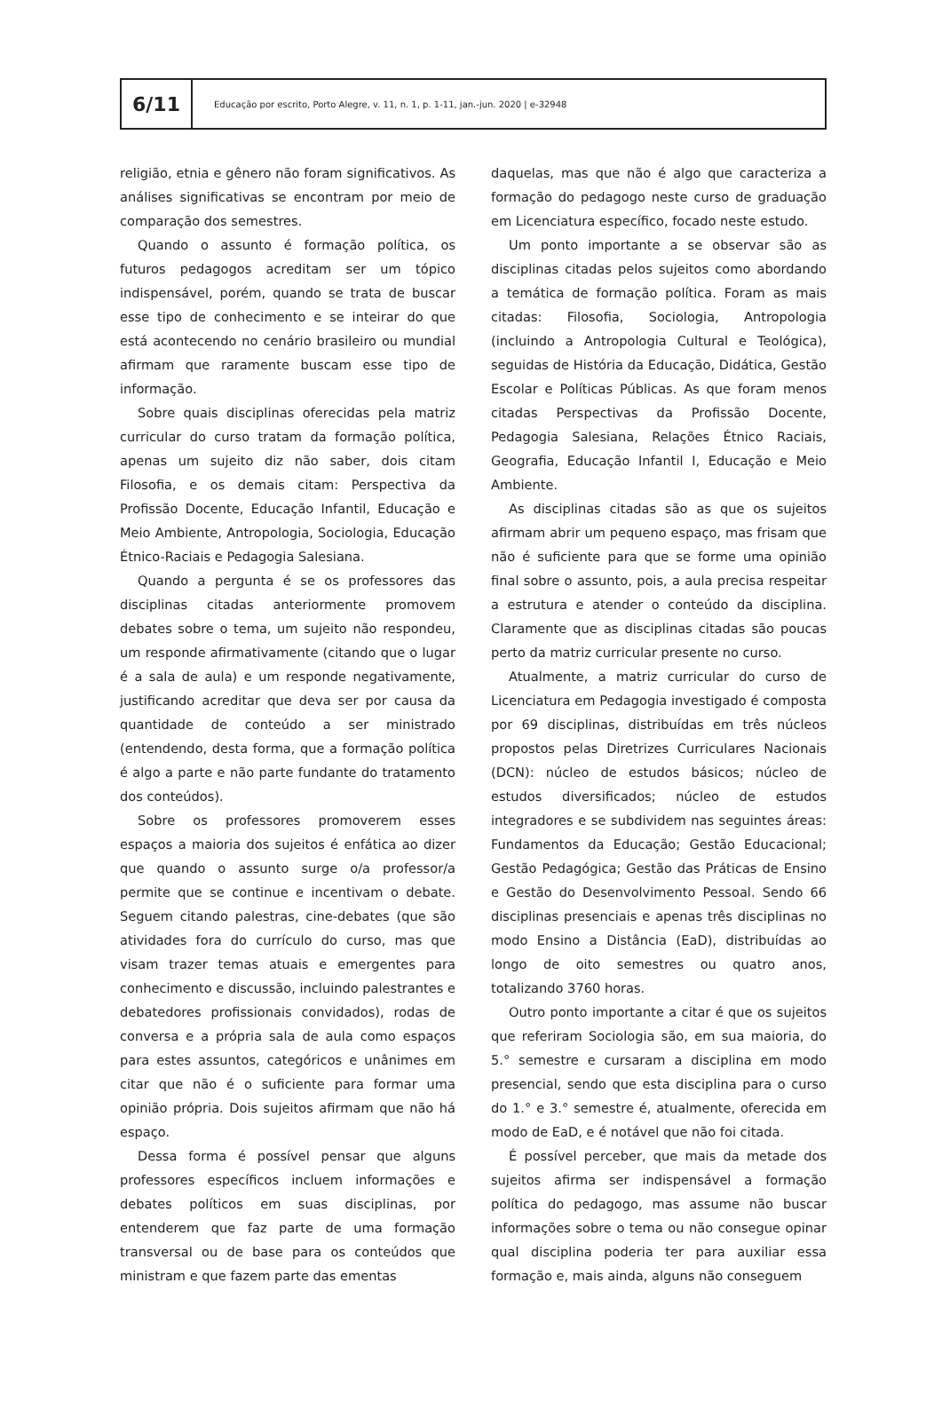6/11
Educação por escrito, Porto Alegre, v. 11, n. 1, p. 1-11, jan.-jun. 2020 | e-32948
religião, etnia e gênero não foram significativos. As análises significativas se encontram por meio de comparação dos semestres.
Quando o assunto é formação política, os futuros pedagogos acreditam ser um tópico indispensável, porém, quando se trata de buscar esse tipo de conhecimento e se inteirar do que está acontecendo no cenário brasileiro ou mundial afirmam que raramente buscam esse tipo de informação.
Sobre quais disciplinas oferecidas pela matriz curricular do curso tratam da formação política, apenas um sujeito diz não saber, dois citam Filosofia, e os demais citam: Perspectiva da Profissão Docente, Educação Infantil, Educação e Meio Ambiente, Antropologia, Sociologia, Educação Étnico-Raciais e Pedagogia Salesiana.
Quando a pergunta é se os professores das disciplinas citadas anteriormente promovem debates sobre o tema, um sujeito não respondeu, um responde afirmativamente (citando que o lugar é a sala de aula) e um responde negativamente, justificando acreditar que deva ser por causa da quantidade de conteúdo a ser ministrado (entendendo, desta forma, que a formação política é algo a parte e não parte fundante do tratamento dos conteúdos).
Sobre os professores promoverem esses espaços a maioria dos sujeitos é enfática ao dizer que quando o assunto surge o/a professor/a permite que se continue e incentivam o debate. Seguem citando palestras, cine-debates (que são atividades fora do currículo do curso, mas que visam trazer temas atuais e emergentes para conhecimento e discussão, incluindo palestrantes e debatedores profissionais convidados), rodas de conversa e a própria sala de aula como espaços para estes assuntos, categóricos e unânimes em citar que não é o suficiente para formar uma opinião própria. Dois sujeitos afirmam que não há espaço.
Dessa forma é possível pensar que alguns professores específicos incluem informações e debates políticos em suas disciplinas, por entenderem que faz parte de uma formação transversal ou de base para os conteúdos que ministram e que fazem parte das ementas
daquelas, mas que não é algo que caracteriza a formação do pedagogo neste curso de graduação em Licenciatura específico, focado neste estudo.
Um ponto importante a se observar são as disciplinas citadas pelos sujeitos como abordando a temática de formação política. Foram as mais citadas: Filosofia, Sociologia, Antropologia (incluindo a Antropologia Cultural e Teológica), seguidas de História da Educação, Didática, Gestão Escolar e Políticas Públicas. As que foram menos citadas Perspectivas da Profissão Docente, Pedagogia Salesiana, Relações Étnico Raciais, Geografia, Educação Infantil I, Educação e Meio Ambiente.
As disciplinas citadas são as que os sujeitos afirmam abrir um pequeno espaço, mas frisam que não é suficiente para que se forme uma opinião final sobre o assunto, pois, a aula precisa respeitar a estrutura e atender o conteúdo da disciplina. Claramente que as disciplinas citadas são poucas perto da matriz curricular presente no curso.
Atualmente, a matriz curricular do curso de Licenciatura em Pedagogia investigado é composta por 69 disciplinas, distribuídas em três núcleos propostos pelas Diretrizes Curriculares Nacionais (DCN): núcleo de estudos básicos; núcleo de estudos diversificados; núcleo de estudos integradores e se subdividem nas seguintes áreas: Fundamentos da Educação; Gestão Educacional; Gestão Pedagógica; Gestão das Práticas de Ensino e Gestão do Desenvolvimento Pessoal. Sendo 66 disciplinas presenciais e apenas três disciplinas no modo Ensino a Distância (EaD), distribuídas ao longo de oito semestres ou quatro anos, totalizando 3760 horas.
Outro ponto importante a citar é que os sujeitos que referiram Sociologia são, em sua maioria, do 5.° semestre e cursaram a disciplina em modo presencial, sendo que esta disciplina para o curso do 1.° e 3.° semestre é, atualmente, oferecida em modo de EaD, e é notável que não foi citada.
É possível perceber, que mais da metade dos sujeitos afirma ser indispensável a formação política do pedagogo, mas assume não buscar informações sobre o tema ou não consegue opinar qual disciplina poderia ter para auxiliar essa formação e, mais ainda, alguns não conseguem